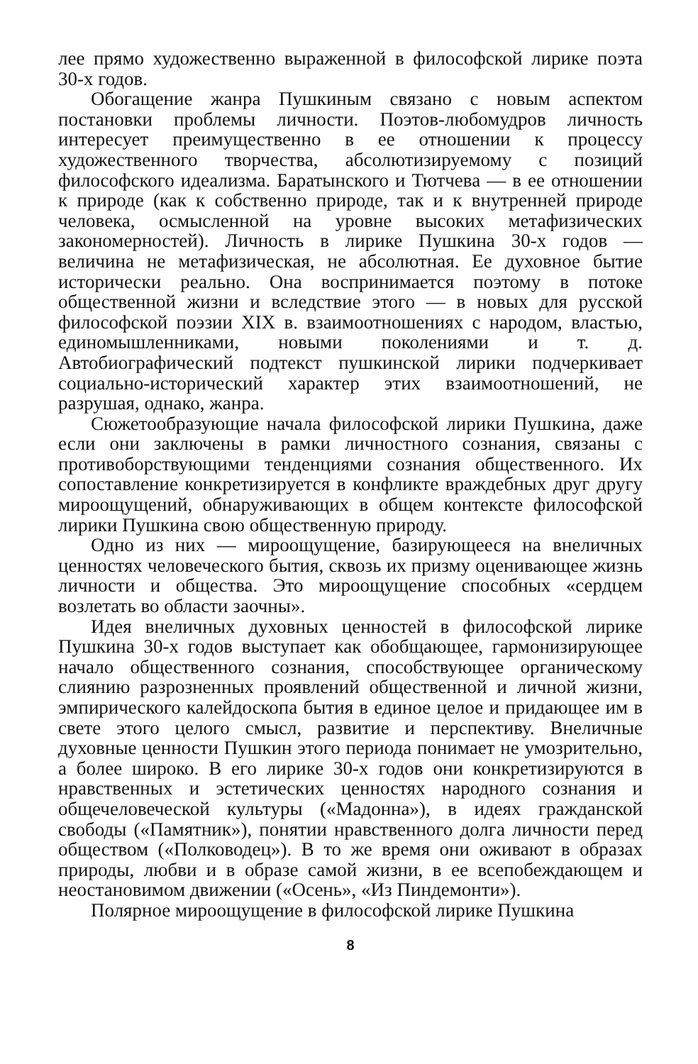лее прямо художественно выраженной в философской лирике поэта 30-х годов.
Обогащение жанра Пушкиным связано с новым аспектом постановки проблемы личности. Поэтов-любомудров личность интересует преимущественно в ее отношении к процессу художественного творчества, абсолютизируемому с позиций философского идеализма. Баратынского и Тютчева — в ее отношении к природе (как к собственно природе, так и к внутренней природе человека, осмысленной на уровне высоких метафизических закономерностей). Личность в лирике Пушкина 30-х годов — величина не метафизическая, не абсолютная. Ее духовное бытие исторически реально. Она воспринимается поэтому в потоке общественной жизни и вследствие этого — в новых для русской философской поэзии XIX в. взаимоотношениях с народом, властью, единомышленниками, новыми поколениями и т. д. Автобиографический подтекст пушкинской лирики подчеркивает социально-исторический характер этих взаимоотношений, не разрушая, однако, жанра.
Сюжетообразующие начала философской лирики Пушкина, даже если они заключены в рамки личностного сознания, связаны с противоборствующими тенденциями сознания общественного. Их сопоставление конкретизируется в конфликте враждебных друг другу мироощущений, обнаруживающих в общем контексте философской лирики Пушкина свою общественную природу.
Одно из них — мироощущение, базирующееся на внеличных ценностях человеческого бытия, сквозь их призму оценивающее жизнь личности и общества. Это мироощущение способных «сердцем возлетать во области заочны».
Идея внеличных духовных ценностей в философской лирике Пушкина 30-х годов выступает как обобщающее, гармонизирующее начало общественного сознания, способствующее органическому слиянию разрозненных проявлений общественной и личной жизни, эмпирического калейдоскопа бытия в единое целое и придающее им в свете этого целого смысл, развитие и перспективу. Внеличные духовные ценности Пушкин этого периода понимает не умозрительно, а более широко. В его лирике 30-х годов они конкретизируются в нравственных и эстетических ценностях народного сознания и общечеловеческой культуры («Мадонна»), в идеях гражданской свободы («Памятник»), понятии нравственного долга личности перед обществом («Полководец»). В то же время они оживают в образах природы, любви и в образе самой жизни, в ее всепобеждающем и неостановимом движении («Осень», «Из Пиндемонти»).
Полярное мироощущение в философской лирике Пушкина
8